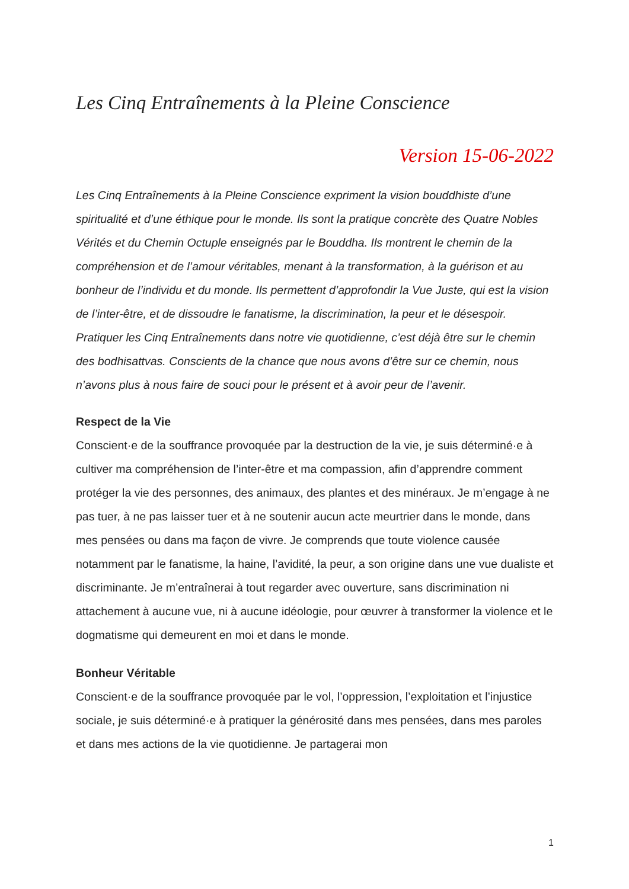Les Cinq Entraînements à la Pleine Conscience
Version 15-06-2022
Les Cinq Entraînements à la Pleine Conscience expriment la vision bouddhiste d’une spiritualité et d’une éthique pour le monde. Ils sont la pratique concrète des Quatre Nobles Vérités et du Chemin Octuple enseignés par le Bouddha. Ils montrent le chemin de la compréhension et de l’amour véritables, menant à la transformation, à la guérison et au bonheur de l’individu et du monde. Ils permettent d’approfondir la Vue Juste, qui est la vision de l’inter-être, et de dissoudre le fanatisme, la discrimination, la peur et le désespoir. Pratiquer les Cinq Entraînements dans notre vie quotidienne, c’est déjà être sur le chemin des bodhisattvas. Conscients de la chance que nous avons d’être sur ce chemin, nous n’avons plus à nous faire de souci pour le présent et à avoir peur de l’avenir.
Respect de la Vie
Conscient·e de la souffrance provoquée par la destruction de la vie, je suis déterminé·e à cultiver ma compréhension de l’inter-être et ma compassion, afin d’apprendre comment protéger la vie des personnes, des animaux, des plantes et des minéraux. Je m’engage à ne pas tuer, à ne pas laisser tuer et à ne soutenir aucun acte meurtrier dans le monde, dans mes pensées ou dans ma façon de vivre. Je comprends que toute violence causée notamment par le fanatisme, la haine, l’avidité, la peur, a son origine dans une vue dualiste et discriminante. Je m’entraînerai à tout regarder avec ouverture, sans discrimination ni attachement à aucune vue, ni à aucune idéologie, pour œuvrer à transformer la violence et le dogmatisme qui demeurent en moi et dans le monde.
Bonheur Véritable
Conscient·e de la souffrance provoquée par le vol, l’oppression, l’exploitation et l’injustice sociale, je suis déterminé·e à pratiquer la générosité dans mes pensées, dans mes paroles et dans mes actions de la vie quotidienne. Je partagerai mon
1